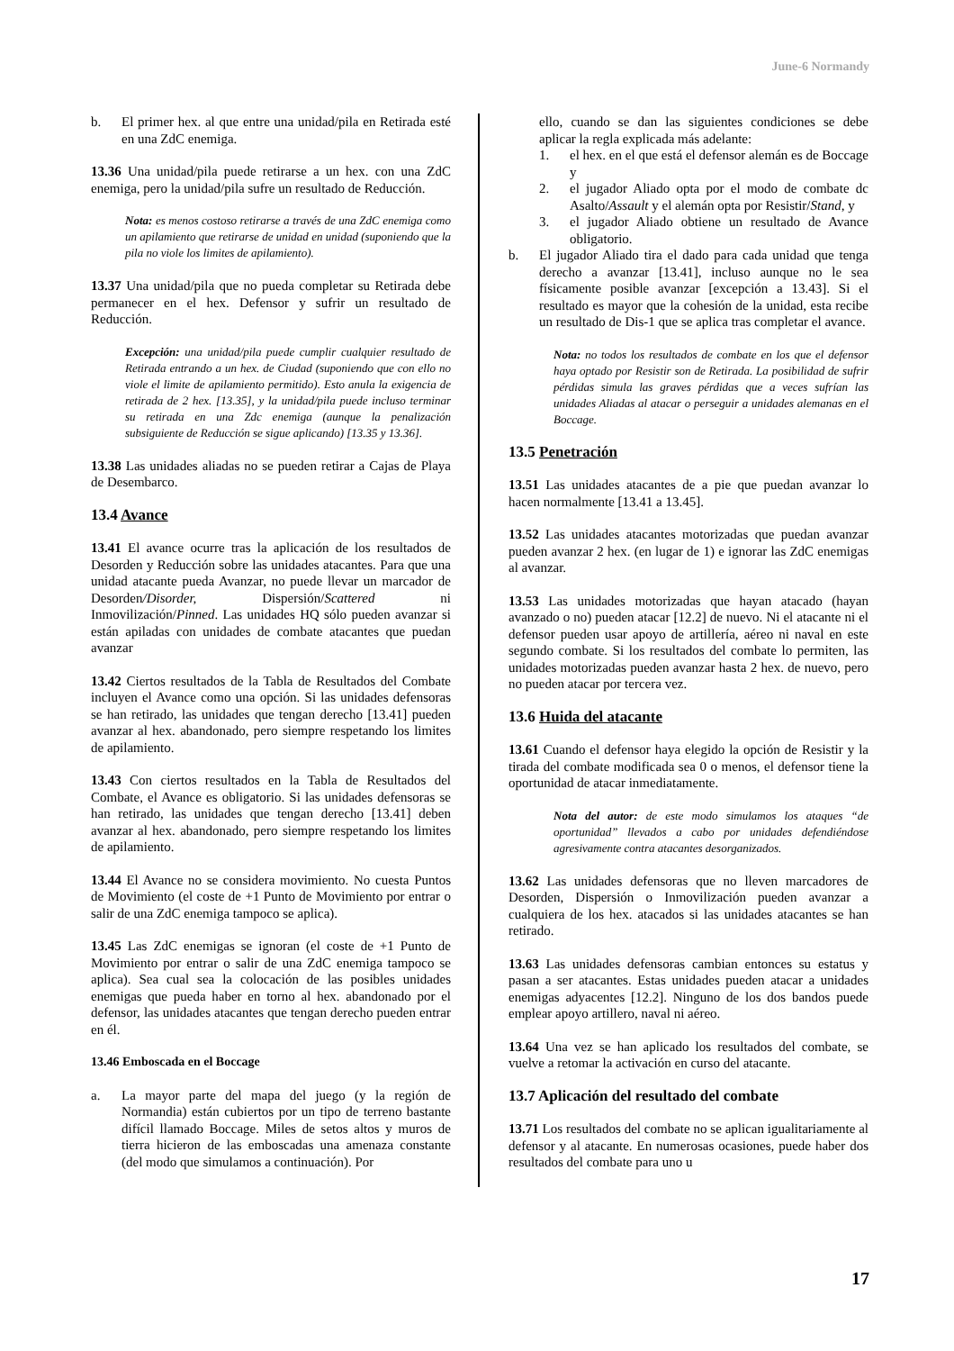June-6 Normandy
b. El primer hex. al que entre una unidad/pila en Retirada esté en una ZdC enemiga.
13.36 Una unidad/pila puede retirarse a un hex. con una ZdC enemiga, pero la unidad/pila sufre un resultado de Reducción.
Nota: es menos costoso retirarse a través de una ZdC enemiga como un apilamiento que retirarse de unidad en unidad (suponiendo que la pila no viole los limites de apilamiento).
13.37 Una unidad/pila que no pueda completar su Retirada debe permanecer en el hex. Defensor y sufrir un resultado de Reducción.
Excepción: una unidad/pila puede cumplir cualquier resultado de Retirada entrando a un hex. de Ciudad (suponiendo que con ello no viole el limite de apilamiento permitido). Esto anula la exigencia de retirada de 2 hex. [13.35], y la unidad/pila puede incluso terminar su retirada en una Zdc enemiga (aunque la penalización subsiguiente de Reducción se sigue aplicando) [13.35 y 13.36].
13.38 Las unidades aliadas no se pueden retirar a Cajas de Playa de Desembarco.
13.4 Avance
13.41 El avance ocurre tras la aplicación de los resultados de Desorden y Reducción sobre las unidades atacantes. Para que una unidad atacante pueda Avanzar, no puede llevar un marcador de Desorden/Disorder, Dispersión/Scattered ni Inmovilización/Pinned. Las unidades HQ sólo pueden avanzar si están apiladas con unidades de combate atacantes que puedan avanzar
13.42 Ciertos resultados de la Tabla de Resultados del Combate incluyen el Avance como una opción. Si las unidades defensoras se han retirado, las unidades que tengan derecho [13.41] pueden avanzar al hex. abandonado, pero siempre respetando los limites de apilamiento.
13.43 Con ciertos resultados en la Tabla de Resultados del Combate, el Avance es obligatorio. Si las unidades defensoras se han retirado, las unidades que tengan derecho [13.41] deben avanzar al hex. abandonado, pero siempre respetando los limites de apilamiento.
13.44 El Avance no se considera movimiento. No cuesta Puntos de Movimiento (el coste de +1 Punto de Movimiento por entrar o salir de una ZdC enemiga tampoco se aplica).
13.45 Las ZdC enemigas se ignoran (el coste de +1 Punto de Movimiento por entrar o salir de una ZdC enemiga tampoco se aplica). Sea cual sea la colocación de las posibles unidades enemigas que pueda haber en torno al hex. abandonado por el defensor, las unidades atacantes que tengan derecho pueden entrar en él.
13.46 Emboscada en el Boccage
a. La mayor parte del mapa del juego (y la región de Normandia) están cubiertos por un tipo de terreno bastante difícil llamado Boccage. Miles de setos altos y muros de tierra hicieron de las emboscadas una amenaza constante (del modo que simulamos a continuación). Por
ello, cuando se dan las siguientes condiciones se debe aplicar la regla explicada más adelante:
1. el hex. en el que está el defensor alemán es de Boccage y
2. el jugador Aliado opta por el modo de combate dc Asalto/Assault y el alemán opta por Resistir/Stand, y
3. el jugador Aliado obtiene un resultado de Avance obligatorio.
b. El jugador Aliado tira el dado para cada unidad que tenga derecho a avanzar [13.41], incluso aunque no le sea físicamente posible avanzar [excepción a 13.43]. Si el resultado es mayor que la cohesión de la unidad, esta recibe un resultado de Dis-1 que se aplica tras completar el avance.
Nota: no todos los resultados de combate en los que el defensor haya optado por Resistir son de Retirada. La posibilidad de sufrir pérdidas simula las graves pérdidas que a veces sufrían las unidades Aliadas al atacar o perseguir a unidades alemanas en el Boccage.
13.5 Penetración
13.51 Las unidades atacantes de a pie que puedan avanzar lo hacen normalmente [13.41 a 13.45].
13.52 Las unidades atacantes motorizadas que puedan avanzar pueden avanzar 2 hex. (en lugar de 1) e ignorar las ZdC enemigas al avanzar.
13.53 Las unidades motorizadas que hayan atacado (hayan avanzado o no) pueden atacar [12.2] de nuevo. Ni el atacante ni el defensor pueden usar apoyo de artillería, aéreo ni naval en este segundo combate. Si los resultados del combate lo permiten, las unidades motorizadas pueden avanzar hasta 2 hex. de nuevo, pero no pueden atacar por tercera vez.
13.6 Huida del atacante
13.61 Cuando el defensor haya elegido la opción de Resistir y la tirada del combate modificada sea 0 o menos, el defensor tiene la oportunidad de atacar inmediatamente.
Nota del autor: de este modo simulamos los ataques “de oportunidad” llevados a cabo por unidades defendiéndose agresivamente contra atacantes desorganizados.
13.62 Las unidades defensoras que no lleven marcadores de Desorden, Dispersión o Inmovilización pueden avanzar a cualquiera de los hex. atacados si las unidades atacantes se han retirado.
13.63 Las unidades defensoras cambian entonces su estatus y pasan a ser atacantes. Estas unidades pueden atacar a unidades enemigas adyacentes [12.2]. Ninguno de los dos bandos puede emplear apoyo artillero, naval ni aéreo.
13.64 Una vez se han aplicado los resultados del combate, se vuelve a retomar la activación en curso del atacante.
13.7 Aplicación del resultado del combate
13.71 Los resultados del combate no se aplican igualitariamente al defensor y al atacante. En numerosas ocasiones, puede haber dos resultados del combate para uno u
17